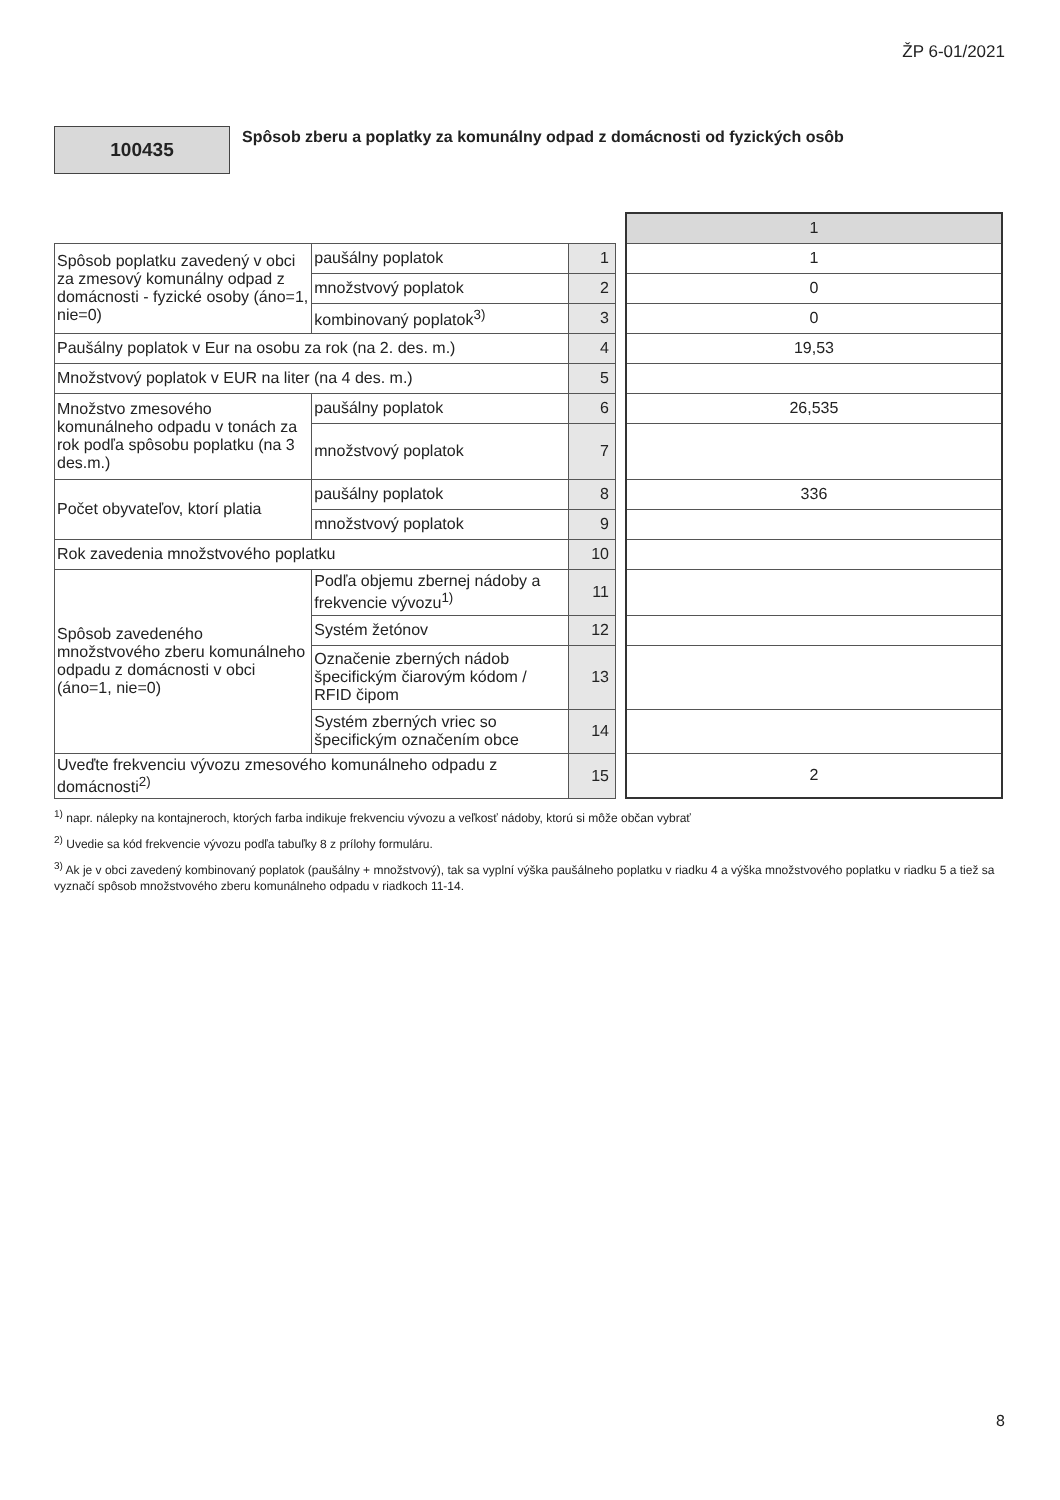ŽP 6-01/2021
100435
Spôsob zberu a poplatky za komunálny odpad z domácnosti od fyzických osôb
| | | | | 1 |
| Spôsob poplatku zavedený v obci za zmesový komunálny odpad z domácnosti - fyzické osoby (áno=1, nie=0) | paušálny poplatok | 1 | | 1 |
| | množstvový poplatok | 2 | | 0 |
| | kombinovaný poplatok<sup>3)</sup> | 3 | | 0 |
| Paušálny poplatok v Eur na osobu za rok (na 2. des. m.) | | 4 | | 19,53 |
| Množstvový poplatok v EUR na liter (na 4 des. m.) | | 5 | | |
| Množstvo zmesového komunálneho odpadu v tonách za rok podľa spôsobu poplatku (na 3 des.m.) | paušálny poplatok | 6 | | 26,535 |
| | množstvový poplatok | 7 | | |
| Počet obyvateľov, ktorí platia | paušálny poplatok | 8 | | 336 |
| | množstvový poplatok | 9 | | |
| Rok zavedenia množstvového poplatku | | 10 | | |
| Spôsob zavedeného množstvového zberu komunálneho odpadu z domácnosti v obci (áno=1, nie=0) | Podľa objemu zbernej nádoby a frekvencie vývozu<sup>1)</sup> | 11 | | |
| | Systém žetónov | 12 | | |
| | Označenie zberných nádob špecifickým čiarovým kódom / RFID čipom | 13 | | |
| | Systém zberných vriec so špecifickým označením obce | 14 | | |
| Uveďte frekvenciu vývozu zmesového komunálneho odpadu z domácnosti<sup>2)</sup> | | 15 | | 2 |
<sup>1)</sup> napr. nálepky na kontajneroch, ktorých farba indikuje frekvenciu vývozu a veľkosť nádoby, ktorú si môže občan vybrať
<sup>2)</sup> Uvedie sa kód frekvencie vývozu podľa tabuľky 8 z prílohy formuláru.
<sup>3)</sup> Ak je v obci zavedený kombinovaný poplatok (paušálny + množstvový), tak sa vyplní výška paušálneho poplatku v riadku 4 a výška množstvového poplatku v riadku 5 a tiež sa vyznačí spôsob množstvového zberu komunálneho odpadu v riadkoch 11-14.
8